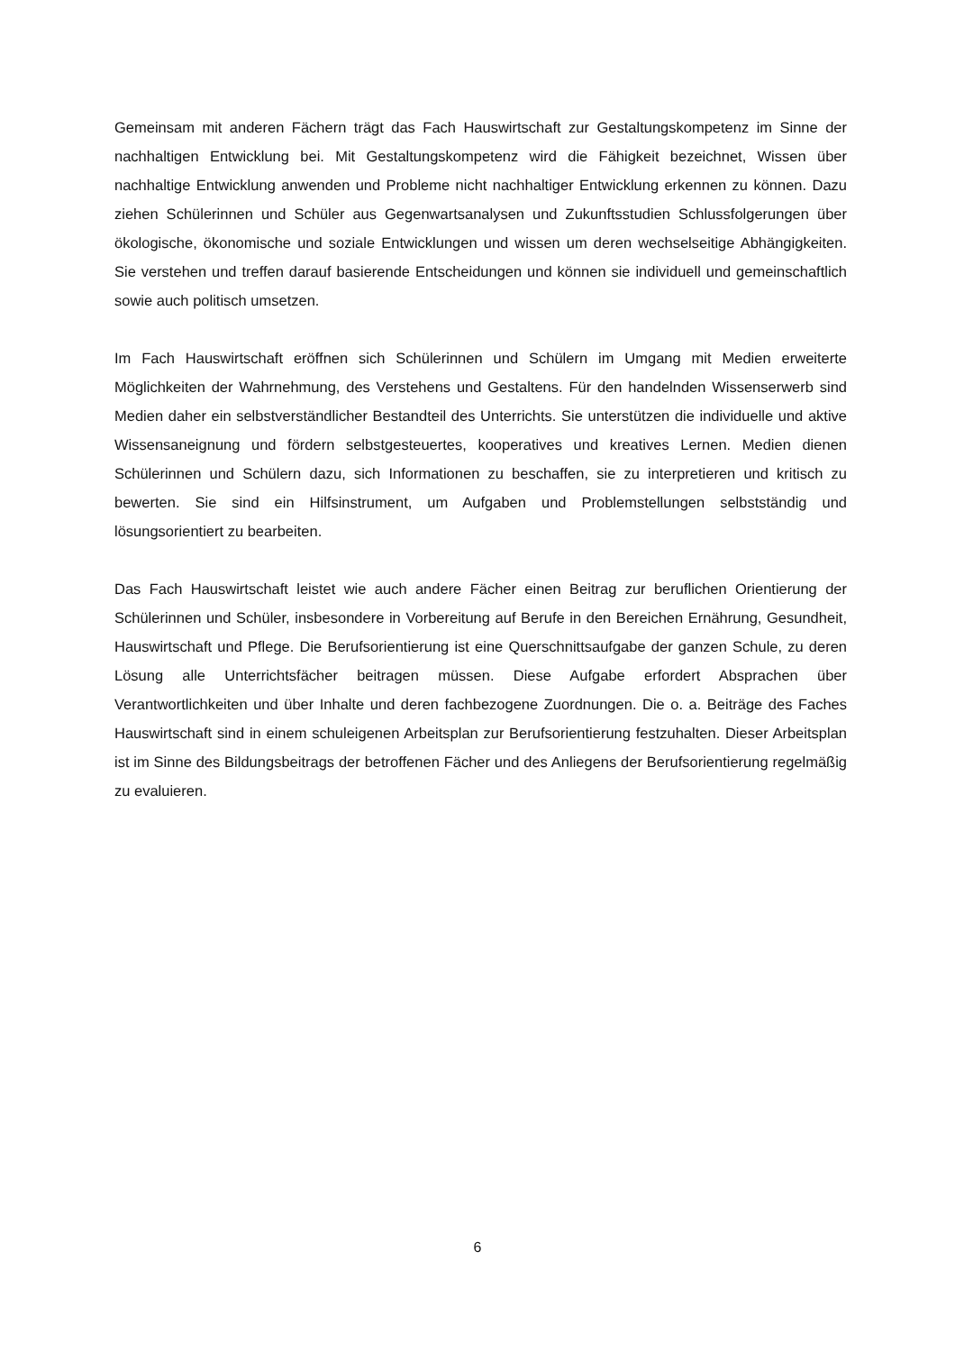Gemeinsam mit anderen Fächern trägt das Fach Hauswirtschaft zur Gestaltungskompetenz im Sinne der nachhaltigen Entwicklung bei. Mit Gestaltungskompetenz wird die Fähigkeit bezeichnet, Wissen über nachhaltige Entwicklung anwenden und Probleme nicht nachhaltiger Entwicklung erkennen zu können. Dazu ziehen Schülerinnen und Schüler aus Gegenwartsanalysen und Zukunftsstudien Schlussfolgerungen über ökologische, ökonomische und soziale Entwicklungen und wissen um deren wechselseitige Abhängigkeiten. Sie verstehen und treffen darauf basierende Entscheidungen und können sie individuell und gemeinschaftlich sowie auch politisch umsetzen.
Im Fach Hauswirtschaft eröffnen sich Schülerinnen und Schülern im Umgang mit Medien erweiterte Möglichkeiten der Wahrnehmung, des Verstehens und Gestaltens. Für den handelnden Wissenserwerb sind Medien daher ein selbstverständlicher Bestandteil des Unterrichts. Sie unterstützen die individuelle und aktive Wissensaneignung und fördern selbstgesteuertes, kooperatives und kreatives Lernen. Medien dienen Schülerinnen und Schülern dazu, sich Informationen zu beschaffen, sie zu interpretieren und kritisch zu bewerten. Sie sind ein Hilfsinstrument, um Aufgaben und Problemstellungen selbstständig und lösungsorientiert zu bearbeiten.
Das Fach Hauswirtschaft leistet wie auch andere Fächer einen Beitrag zur beruflichen Orientierung der Schülerinnen und Schüler, insbesondere in Vorbereitung auf Berufe in den Bereichen Ernährung, Gesundheit, Hauswirtschaft und Pflege. Die Berufsorientierung ist eine Querschnittsaufgabe der ganzen Schule, zu deren Lösung alle Unterrichtsfächer beitragen müssen. Diese Aufgabe erfordert Absprachen über Verantwortlichkeiten und über Inhalte und deren fachbezogene Zuordnungen. Die o. a. Beiträge des Faches Hauswirtschaft sind in einem schuleigenen Arbeitsplan zur Berufsorientierung festzuhalten. Dieser Arbeitsplan ist im Sinne des Bildungsbeitrags der betroffenen Fächer und des Anliegens der Berufsorientierung regelmäßig zu evaluieren.
6